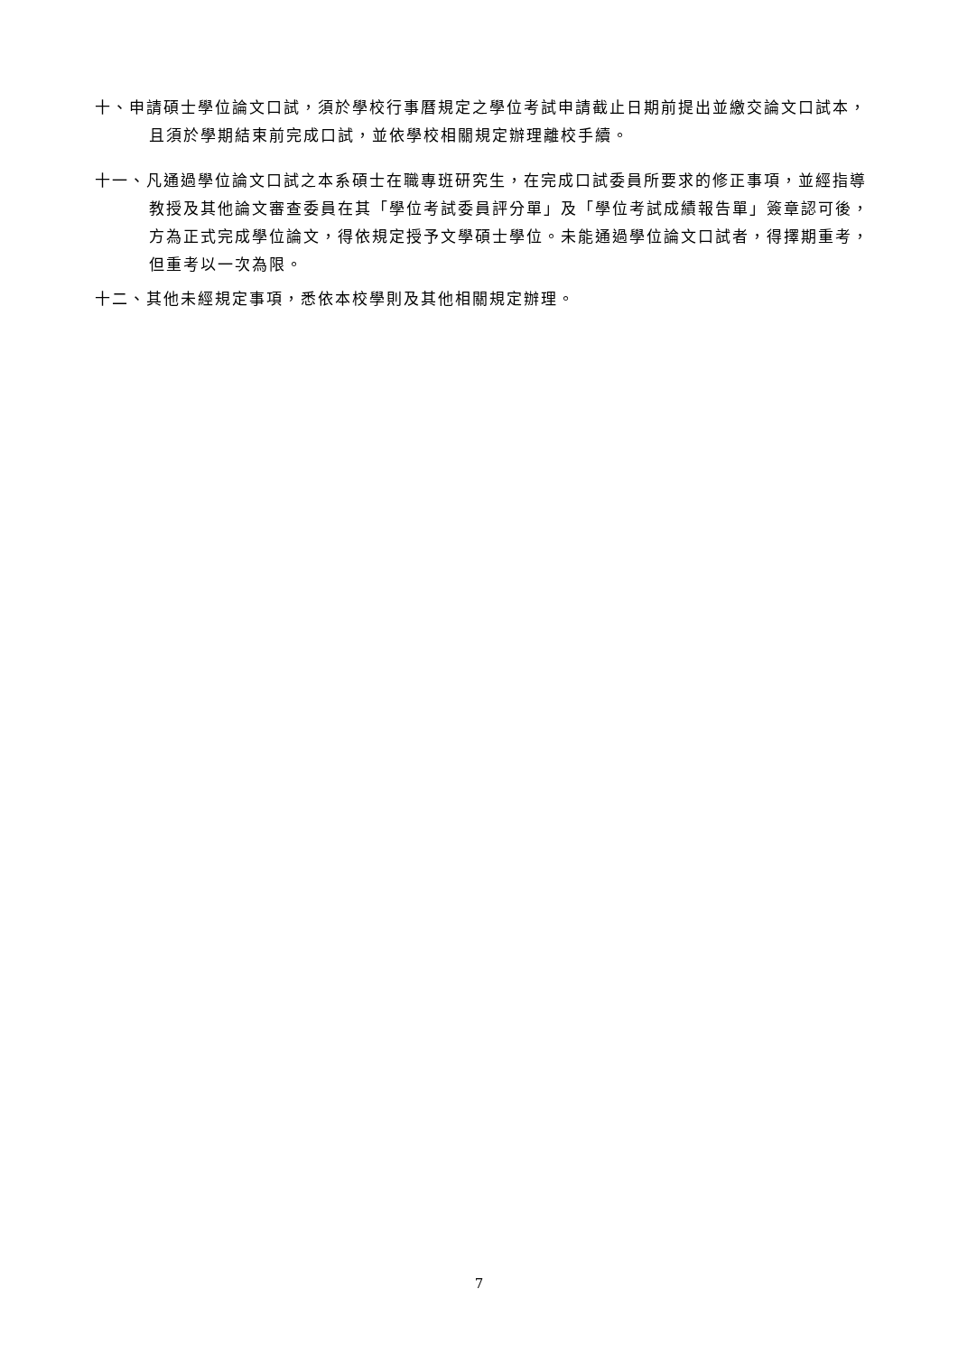十、申請碩士學位論文口試，須於學校行事曆規定之學位考試申請截止日期前提出並繳交論文口試本，且須於學期結束前完成口試，並依學校相關規定辦理離校手續。
十一、凡通過學位論文口試之本系碩士在職專班研究生，在完成口試委員所要求的修正事項，並經指導教授及其他論文審查委員在其「學位考試委員評分單」及「學位考試成績報告單」簽章認可後，方為正式完成學位論文，得依規定授予文學碩士學位。未能通過學位論文口試者，得擇期重考，但重考以一次為限。
十二、其他未經規定事項，悉依本校學則及其他相關規定辦理。
7